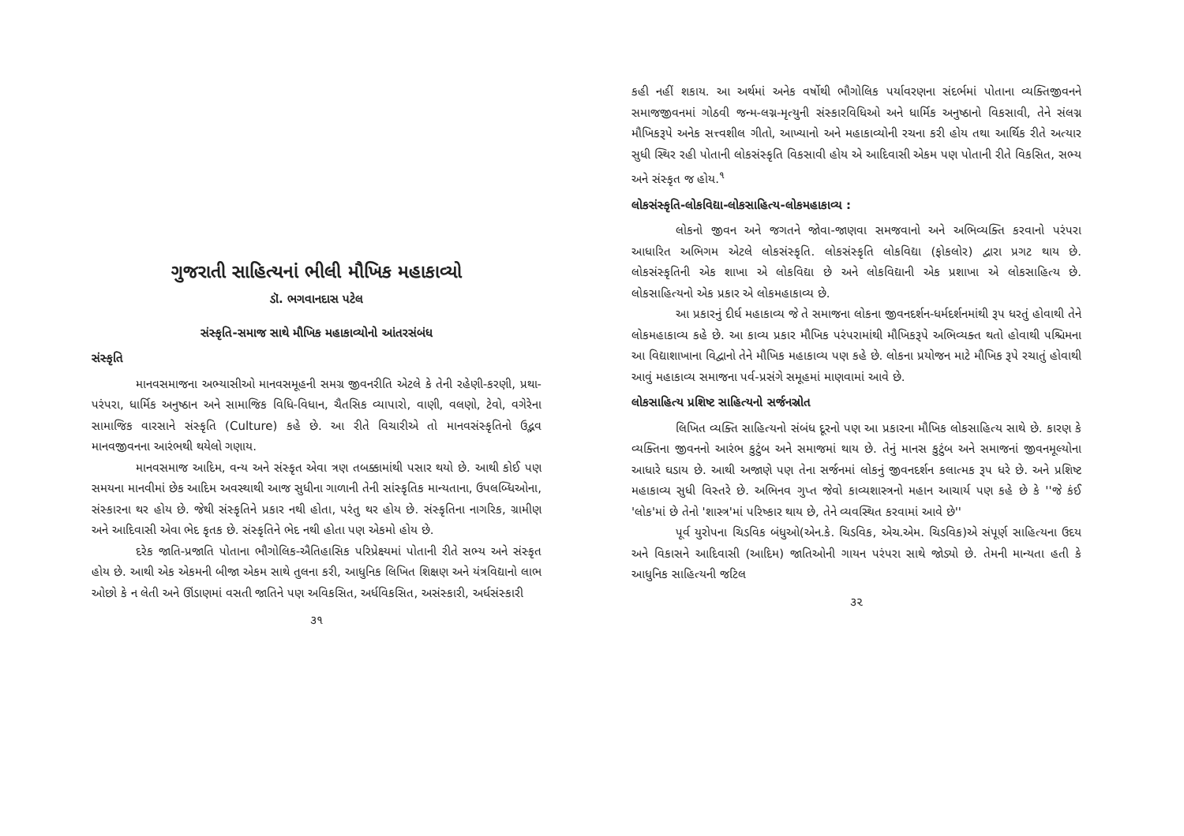ગુજરાતી સાહિત્યનાં ભીલી મૌખિક મહાકાવ્યો
ડૉ. ભગવાનદાસ પટેલ
સંસ્કૃતિ-સમાજ સાથે મૌખિક મહાકાવ્યોનો આંતરસંબંધ
સંસ્કૃતિ
માનવસમાજના અભ્યાસીઓ માનવસમૂહની સમગ્ર જીવનરીતિ એટલે કે તેની રહેણી-કરણી, પ્રથા-પરંપરા, ધાર્મિક અનુષ્ઠાન અને સામાજિક વિધિ-વિધાન, ચૈતસિક વ્યાપારો, વાણી, વલણો, ટેવો, વગેરેના સામાજિક વારસાને સંસ્કૃતિ (Culture) કહે છે. આ રીતે વિચારીએ તો માનવસંસ્કૃતિનો ઉદ્ભવ માનવજીવનના આરંભથી થયેલો ગણાય.
માનવસમાજ આદિમ, વન્ય અને સંસ્કૃત એવા ત્રણ તબક્કામાંથી પસાર થયો છે. આથી કોઈ પણ સમયના માનવીમાં છેક આદિમ અવસ્થાથી આજ સુધીના ગાળાની તેની સાંસ્કૃતિક માન્યતાના, ઉપલબ્ધિઓના, સંસ્કારના થર હોય છે. જેથી સંસ્કૃતિને પ્રકાર નથી હોતા, પરંતુ થર હોય છે. સંસ્કૃતિના નાગરિક, ગ્રામીણ અને આદિવાસી એવા ભેદ કૃતક છે. સંસ્કૃતિને ભેદ નથી હોતા પણ એકમો હોય છે.
દરેક જાતિ-પ્રજાતિ પોતાના ભૌગોલિક-ઐતિહાસિક પરિપ્રેક્ષ્યમાં પોતાની રીતે સભ્ય અને સંસ્કૃત હોય છે. આથી એક એકમની બીજા એકમ સાથે તુલના કરી, આધુનિક લિખિત શિક્ષણ અને યંત્રવિદ્યાનો લાભ ઓછો કે ન લેતી અને ઊંડાણમાં વસતી જાતિને પણ અવિકસિત, અર્ધવિકસિત, અસંસ્કારી, અર્ધસંસ્કારી
૩૧
કહી નહીં શકાય. આ અર્થમાં અનેક વર્ષોથી ભૌગોલિક પર્યાવરણના સંદર્ભમાં પોતાના વ્યક્તિજીવનને સમાજજીવનમાં ગોઠવી જન્મ-લગ્ન-મૃત્યુની સંસ્કારવિધિઓ અને ધાર્મિક અનુષ્ઠાનો વિકસાવી, તેને સંલગ્ન મૌખિકરૂપે અનેક સત્ત્વશીલ ગીતો, આખ્યાનો અને મહાકાવ્યોની રચના કરી હોય તથા આર્થિક રીતે અત્યાર સુધી સ્થિર રહી પોતાની લોકસંસ્કૃતિ વિકસાવી હોય એ આદિવાસી એકમ પણ પોતાની રીતે વિકસિત, સભ્ય અને સંસ્કૃત જ હોય.<sup>૧</sup>
લોકસંસ્કૃતિ-લોકવિદ્યા-લોકસાહિત્ય-લોકમહાકાવ્ય :
લોકનો જીવન અને જગતને જોવા-જાણવા સમજવાનો અને અભિવ્યક્તિ કરવાનો પરંપરા આધારિત અભિગમ એટલે લોકસંસ્કૃતિ. લોકસંસ્કૃતિ લોકવિદ્યા (ફોકલોર) દ્વારા પ્રગટ થાય છે. લોકસંસ્કૃતિની એક શાખા એ લોકવિદ્યા છે અને લોકવિદ્યાની એક પ્રશાખા એ લોકસાહિત્ય છે. લોકસાહિત્યનો એક પ્રકાર એ લોકમહાકાવ્ય છે.
આ પ્રકારનું દીર્ઘ મહાકાવ્ય જે તે સમાજના લોકના જીવનદર્શન-ધર્મદર્શનમાંથી રૂપ ધરતું હોવાથી તેને લોકમહાકાવ્ય કહે છે. આ કાવ્ય પ્રકાર મૌખિક પરંપરામાંથી મૌખિકરૂપે અભિવ્યક્ત થતો હોવાથી પશ્ચિમના આ વિદ્યાશાખાના વિદ્વાનો તેને મૌખિક મહાકાવ્ય પણ કહે છે. લોકના પ્રયોજન માટે મૌખિક રૂપે રચાતું હોવાથી આવું મહાકાવ્ય સમાજના પર્વ-પ્રસંગે સમૂહમાં માણવામાં આવે છે.
લોકસાહિત્ય પ્રશિષ્ટ સાહિત્યનો સર્જનસ્રોત
લિખિત વ્યક્તિ સાહિત્યનો સંબંધ દૂરનો પણ આ પ્રકારના મૌખિક લોકસાહિત્ય સાથે છે. કારણ કે વ્યક્તિના જીવનનો આરંભ કુટુંબ અને સમાજમાં થાય છે. તેનું માનસ કુટુંબ અને સમાજનાં જીવનમૂલ્યોના આધારે ઘડાય છે. આથી અજાણે પણ તેના સર્જનમાં લોકનું જીવનદર્શન કલાત્મક રૂપ ધરે છે. અને પ્રશિષ્ટ મહાકાવ્ય સુધી વિસ્તરે છે. અભિનવ ગુપ્ત જેવો કાવ્યશાસ્ત્રનો મહાન આચાર્ય પણ કહે છે કે ''જે કંઈ 'લોક'માં છે તેનો 'શાસ્ત્ર'માં પરિષ્કાર થાય છે, તેને વ્યવસ્થિત કરવામાં આવે છે''
પૂર્વ યુરોપના ચિડવિક બંધુઓ(એન.કે. ચિડવિક, એચ.એમ. ચિડવિક)એ સંપૂર્ણ સાહિત્યના ઉદય અને વિકાસને આદિવાસી (આદિમ) જાતિઓની ગાયન પરંપરા સાથે જોડ્યો છે. તેમની માન્યતા હતી કે આધુનિક સાહિત્યની જટિલ
૩૨